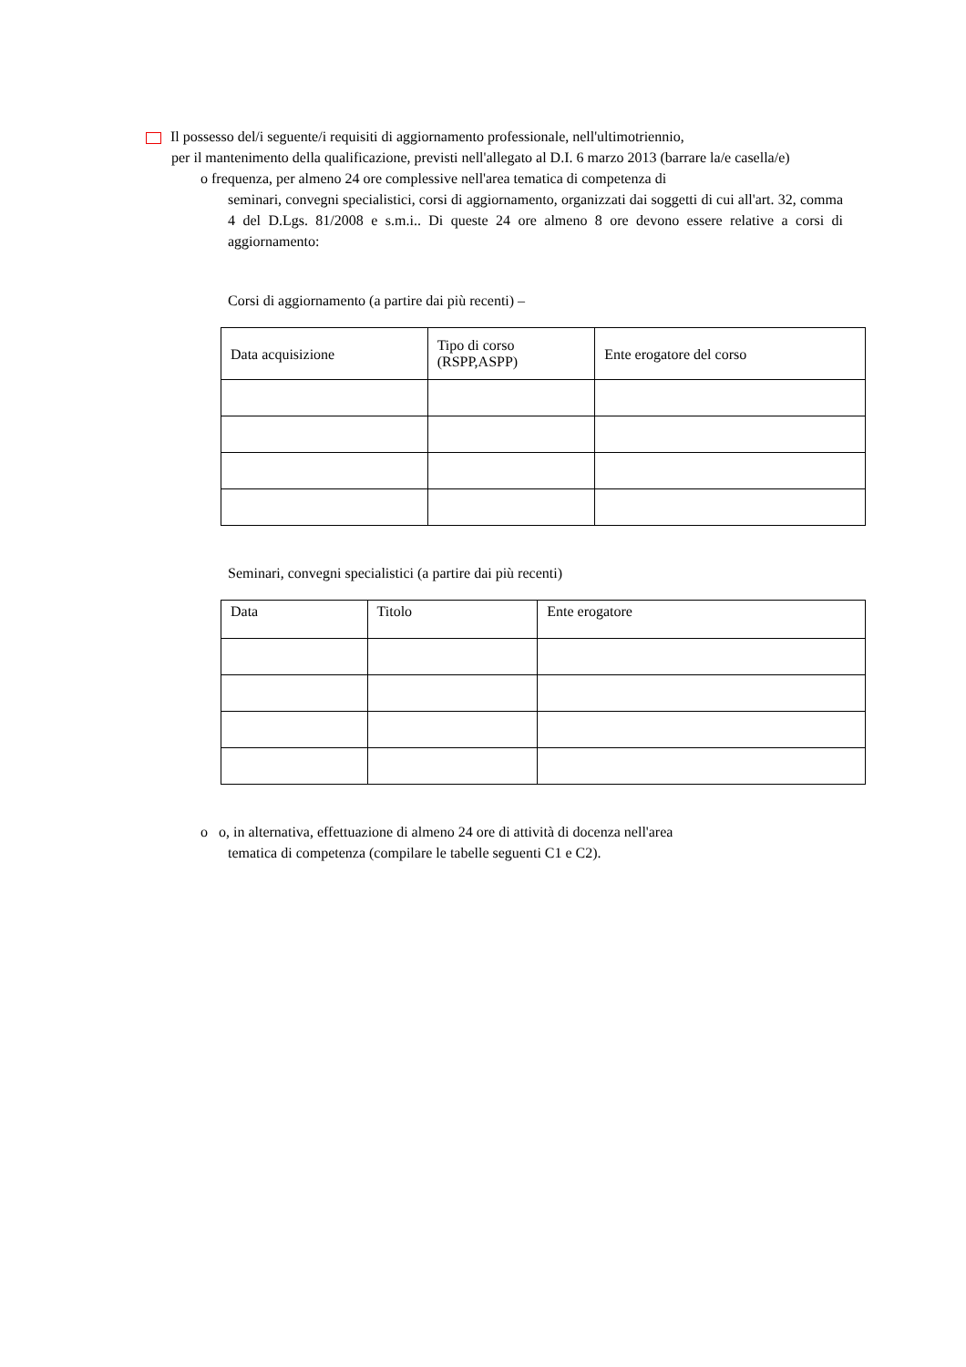Il possesso del/i seguente/i requisiti di aggiornamento professionale, nell'ultimotriennio,
per il mantenimento della qualificazione, previsti nell'allegato al D.I. 6 marzo 2013 (barrare la/e casella/e)
o frequenza, per almeno 24 ore complessive nell'area tematica di competenza di
seminari, convegni specialistici, corsi di aggiornamento, organizzati dai soggetti di cui all'art. 32, comma 4 del D.Lgs. 81/2008 e s.m.i.. Di queste 24 ore almeno 8 ore devono essere relative a corsi di aggiornamento:
Corsi di aggiornamento (a partire dai più recenti) –
| Data acquisizione | Tipo di corso (RSPP,ASPP) | Ente erogatore del corso |
| --- | --- | --- |
Seminari, convegni specialistici (a partire dai più recenti)
| Data | Titolo | Ente erogatore |
| --- | --- | --- |
o o, in alternativa, effettuazione di almeno 24 ore di attività di docenza nell'area
tematica di competenza (compilare le tabelle seguenti C1 e C2).